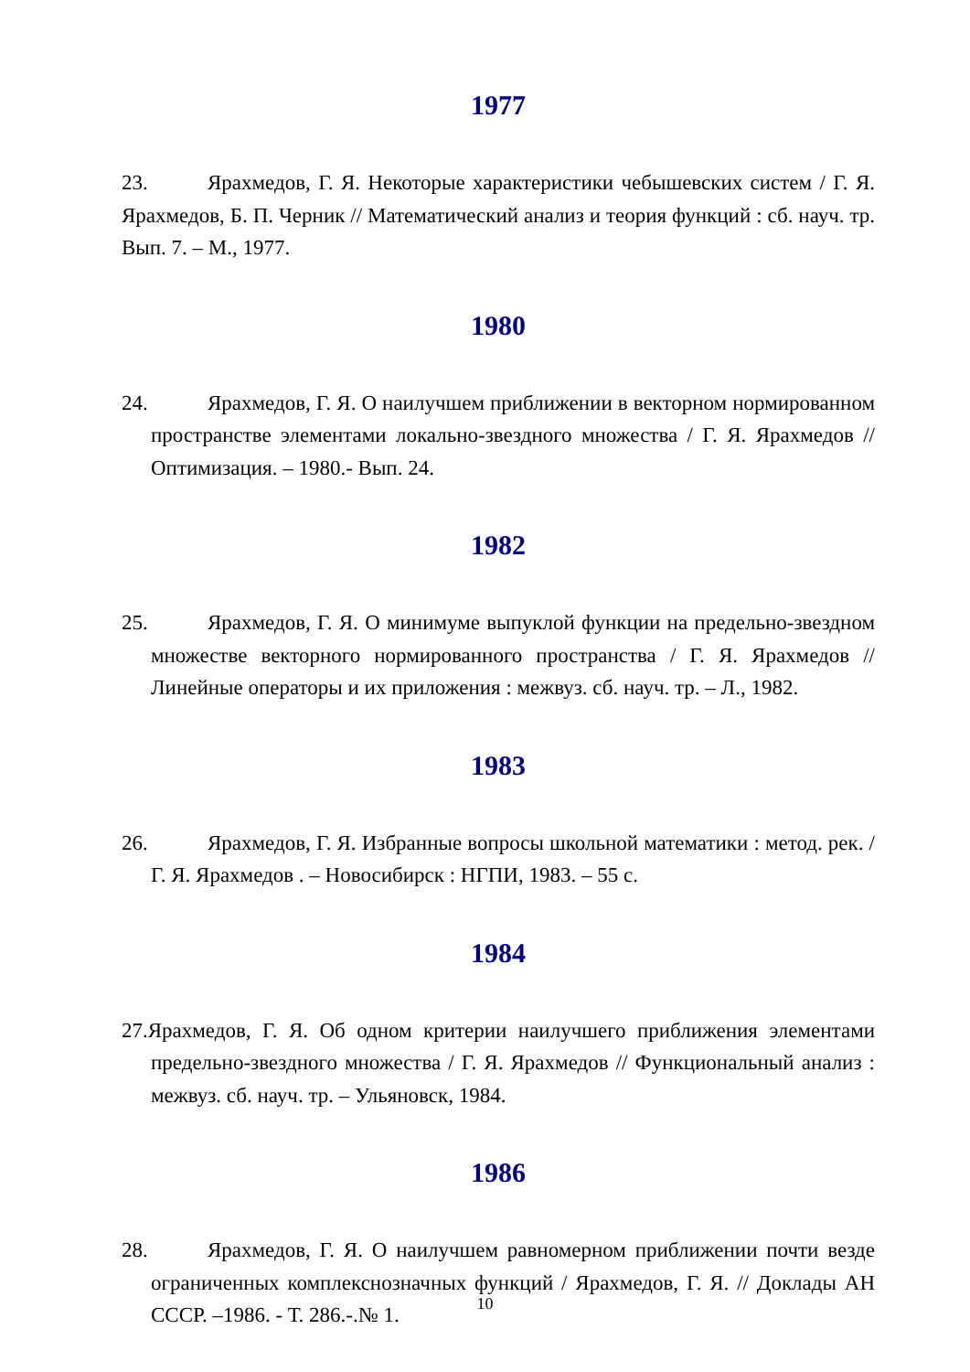1977
23. Ярахмедов, Г. Я. Некоторые характеристики чебышевских систем / Г. Я. Ярахмедов, Б. П. Черник // Математический анализ и теория функций : сб. науч. тр. Вып. 7. – М., 1977.
1980
24. Ярахмедов, Г. Я. О наилучшем приближении в векторном нормированном пространстве элементами локально-звездного множества / Г. Я. Ярахмедов // Оптимизация. – 1980.- Вып. 24.
1982
25. Ярахмедов, Г. Я. О минимуме выпуклой функции на предельно-звездном множестве векторного нормированного пространства / Г. Я. Ярахмедов // Линейные операторы и их приложения : межвуз. сб. науч. тр. – Л., 1982.
1983
26. Ярахмедов, Г. Я. Избранные вопросы школьной математики : метод. рек. / Г. Я. Ярахмедов . – Новосибирск : НГПИ, 1983. – 55 с.
1984
27.Ярахмедов, Г. Я. Об одном критерии наилучшего приближения элементами предельно-звездного множества / Г. Я. Ярахмедов // Функциональный анализ : межвуз. сб. науч. тр. – Ульяновск, 1984.
1986
28. Ярахмедов, Г. Я. О наилучшем равномерном приближении почти везде ограниченных комплекснозначных функций / Ярахмедов, Г. Я. // Доклады АН СССР. –1986. - Т. 286.-.№ 1.
10